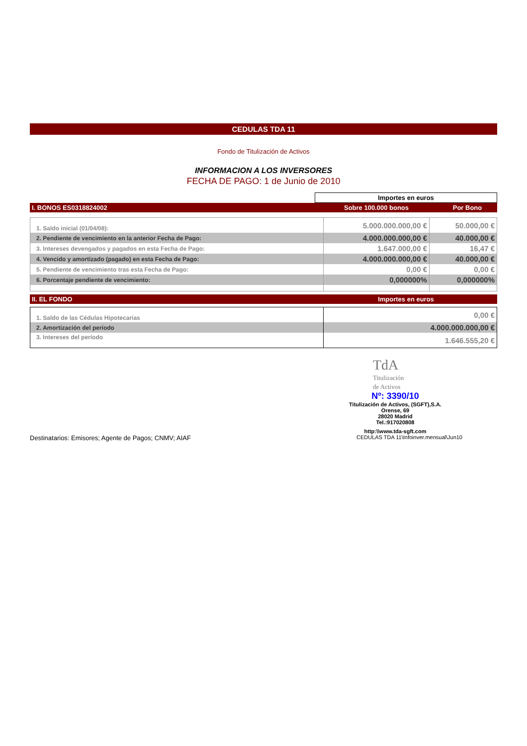CEDULAS TDA 11
Fondo de Titulización de Activos
INFORMACION A LOS INVERSORES
FECHA DE PAGO: 1 de Junio de 2010
| | Importes en euros | |
| I. BONOS ES0318824002 | Sobre 100.000 bonos | Por Bono |
| 1. Saldo inicial (01/04/08): | 5.000.000.000,00 € | 50.000,00 € |
| 2. Pendiente de vencimiento en la anterior Fecha de Pago: | 4.000.000.000,00 € | 40.000,00 € |
| 3. Intereses devengados y pagados en esta Fecha de Pago: | 1.647.000,00 € | 16,47 € |
| 4. Vencido y amortizado (pagado) en esta Fecha de Pago: | 4.000.000.000,00 € | 40.000,00 € |
| 5. Pendiente de vencimiento tras esta Fecha de Pago: | 0,00 € | 0,00 € |
| 6. Porcentaje pendiente de vencimiento: | 0,000000% | 0,000000% |
| II. EL FONDO | Importes en euros |
| 1. Saldo de las Cédulas Hipotecarias | 0,00 € |
| 2. Amortización del período | 4.000.000.000,00 € |
| 3. Intereses del período | 1.646.555,20 € |
TdA
Titulización
de Activos
Nº: 3390/10
Titulización de Activos, (SGFT),S.A.
Orense, 69
28020 Madrid
Tel.:917020808
http:\\www.tda-sgft.com
Destinatarios: Emisores; Agente de Pagos; CNMV; AIAF CEDULAS TDA 11\Infoinver.mensual\Jun10